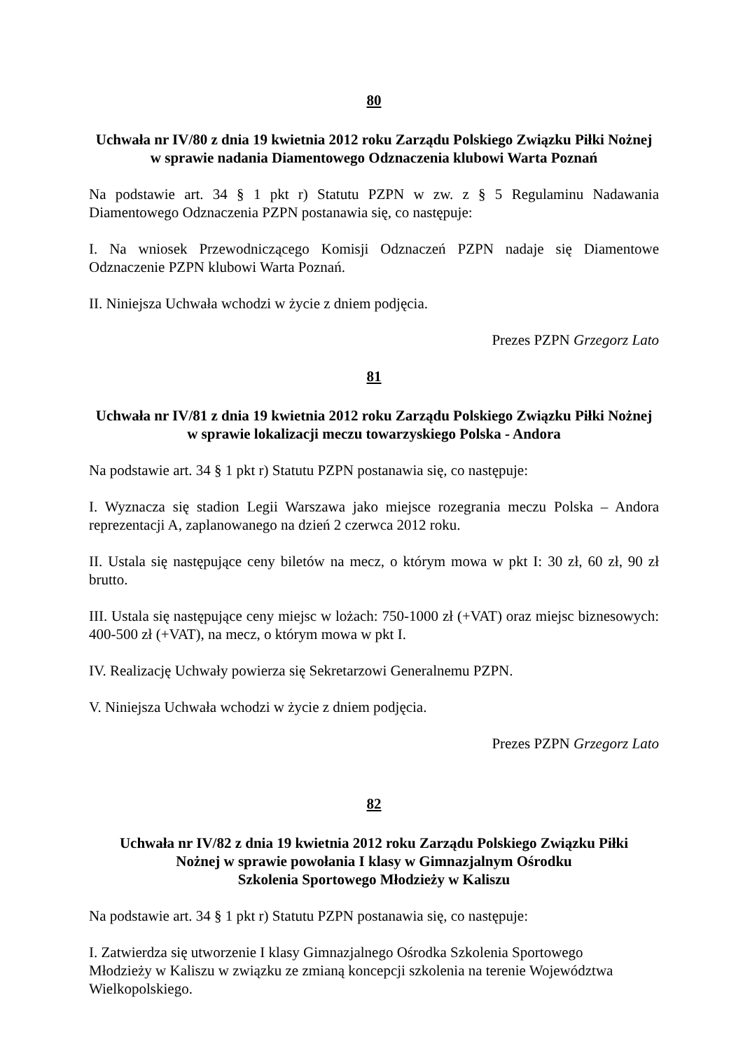80
Uchwała nr IV/80 z dnia 19 kwietnia 2012 roku Zarządu Polskiego Związku Piłki Nożnej w sprawie nadania Diamentowego Odznaczenia klubowi Warta Poznań
Na podstawie art. 34 § 1 pkt r) Statutu PZPN w zw. z § 5 Regulaminu Nadawania Diamentowego Odznaczenia PZPN postanawia się, co następuje:
I. Na wniosek Przewodniczącego Komisji Odznaczeń PZPN nadaje się Diamentowe Odznaczenie PZPN klubowi Warta Poznań.
II. Niniejsza Uchwała wchodzi w życie z dniem podjęcia.
Prezes PZPN Grzegorz Lato
81
Uchwała nr IV/81 z dnia 19 kwietnia 2012 roku Zarządu Polskiego Związku Piłki Nożnej w sprawie lokalizacji meczu towarzyskiego Polska - Andora
Na podstawie art. 34 § 1 pkt r) Statutu PZPN postanawia się, co następuje:
I. Wyznacza się stadion Legii Warszawa jako miejsce rozegrania meczu Polska – Andora reprezentacji A, zaplanowanego na dzień 2 czerwca 2012 roku.
II. Ustala się następujące ceny biletów na mecz, o którym mowa w pkt I: 30 zł, 60 zł, 90 zł brutto.
III. Ustala się następujące ceny miejsc w lożach: 750-1000 zł (+VAT) oraz miejsc biznesowych: 400-500 zł (+VAT), na mecz, o którym mowa w pkt I.
IV. Realizację Uchwały powierza się Sekretarzowi Generalnemu PZPN.
V. Niniejsza Uchwała wchodzi w życie z dniem podjęcia.
Prezes PZPN Grzegorz Lato
82
Uchwała nr IV/82 z dnia 19 kwietnia 2012 roku Zarządu Polskiego Związku Piłki
Nożnej w sprawie powołania I klasy w Gimnazjalnym Ośrodku
Szkolenia Sportowego Młodzieży w Kaliszu
Na podstawie art. 34 § 1 pkt r) Statutu PZPN postanawia się, co następuje:
I. Zatwierdza się utworzenie I klasy Gimnazjalnego Ośrodka Szkolenia Sportowego
Młodzieży w Kaliszu w związku ze zmianą koncepcji szkolenia na terenie Województwa
Wielkopolskiego.